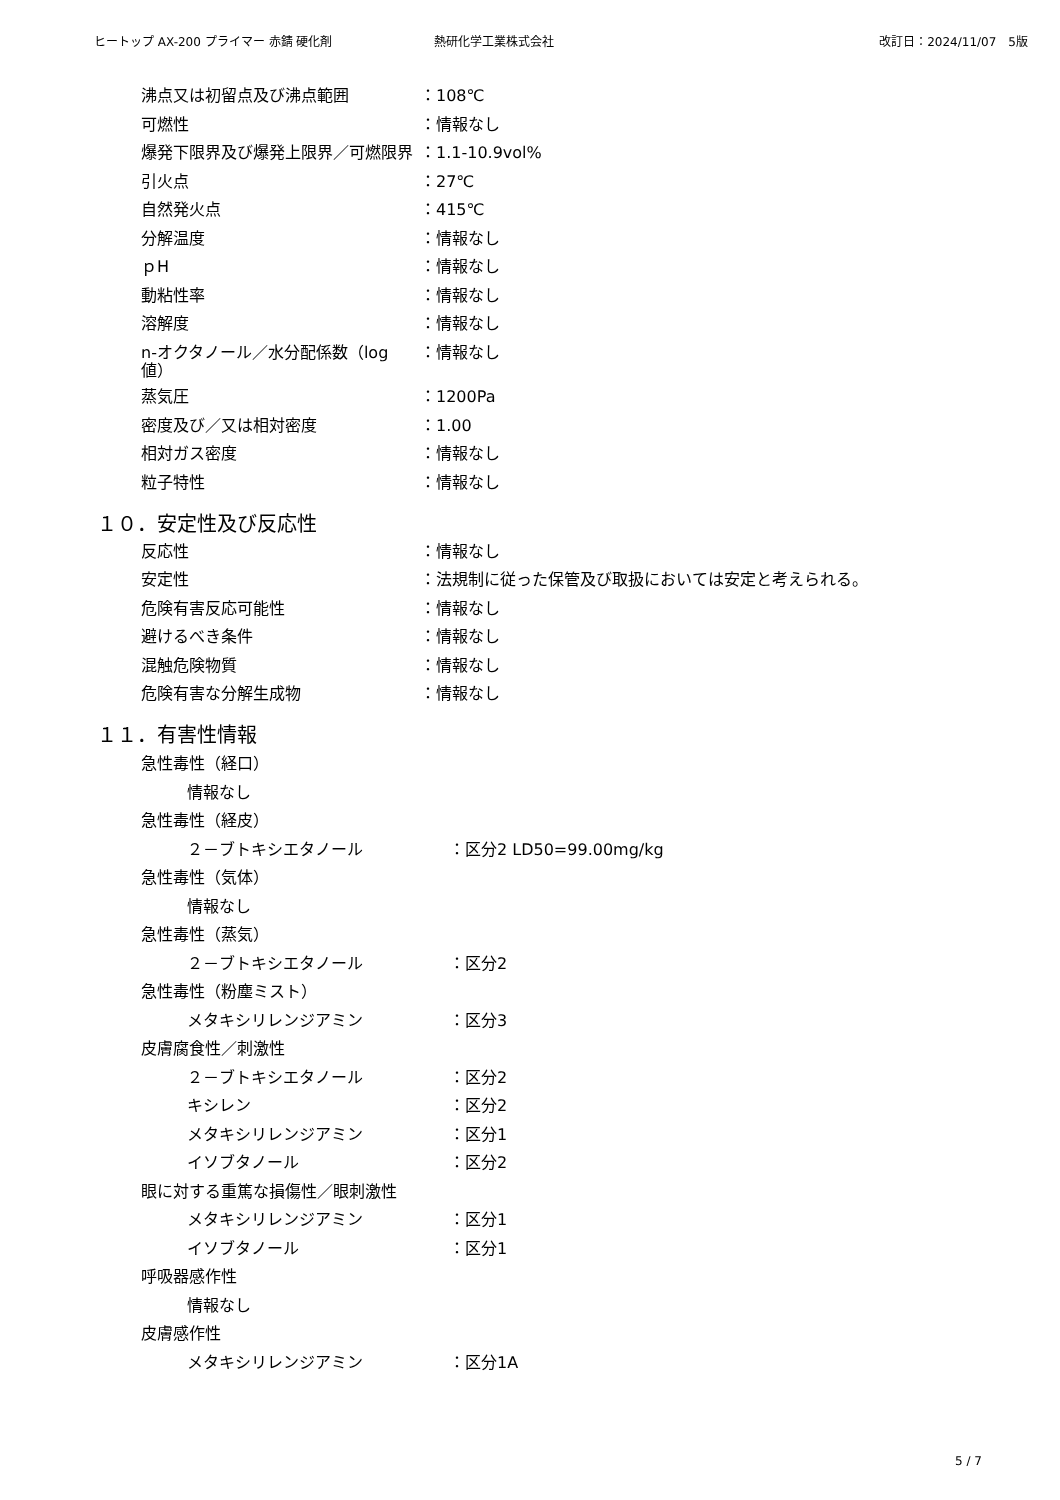ヒートップ AX-200 プライマー 赤錆 硬化剤 熱研化学工業株式会社 改訂日：2024/11/07　5版
沸点又は初留点及び沸点範囲 ：108℃
可燃性 ：情報なし
爆発下限界及び爆発上限界／可燃限界 ：1.1-10.9vol%
引火点 ：27℃
自然発火点 ：415℃
分解温度 ：情報なし
ｐH ：情報なし
動粘性率 ：情報なし
溶解度 ：情報なし
n-オクタノール／水分配係数（log 値）
：情報なし
蒸気圧 ：1200Pa
密度及び／又は相対密度 ：1.00
相対ガス密度 ：情報なし
粒子特性 ：情報なし
１０．安定性及び反応性
反応性 ：情報なし
安定性 ：法規制に従った保管及び取扱においては安定と考えられる。
危険有害反応可能性 ：情報なし
避けるべき条件 ：情報なし
混触危険物質 ：情報なし
危険有害な分解生成物 ：情報なし
１１．有害性情報
急性毒性（経口）
情報なし
急性毒性（経皮）
２－ブトキシエタノール ：区分2 LD50=99.00mg/kg
急性毒性（気体）
情報なし
急性毒性（蒸気）
２－ブトキシエタノール ：区分2
急性毒性（粉塵ミスト）
メタキシリレンジアミン ：区分3
皮膚腐食性／刺激性
２－ブトキシエタノール ：区分2
キシレン ：区分2
メタキシリレンジアミン ：区分1
イソブタノール ：区分2
眼に対する重篤な損傷性／眼刺激性
メタキシリレンジアミン ：区分1
イソブタノール ：区分1
呼吸器感作性
情報なし
皮膚感作性
メタキシリレンジアミン ：区分1A
5 / 7